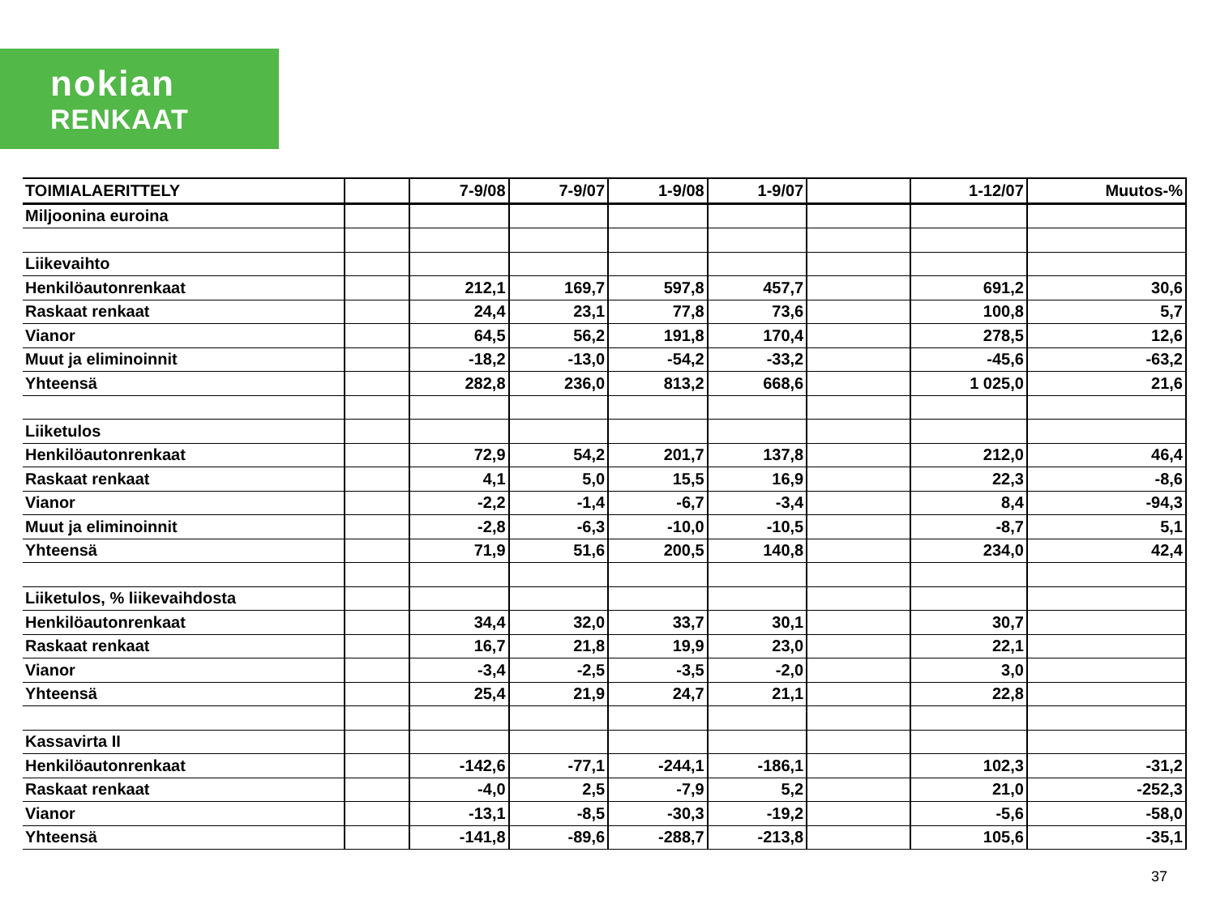nokian
RENKAAT
| TOIMIALAERITTELY | | 7-9/08 | 7-9/07 | 1-9/08 | 1-9/07 | | 1-12/07 | Muutos-% |
| Miljoonina euroina | | | | | | | | |
| Liikevaihto | | | | | | | | |
| Henkilöautonrenkaat | | 212,1 | 169,7 | 597,8 | 457,7 | | 691,2 | 30,6 |
| Raskaat renkaat | | 24,4 | 23,1 | 77,8 | 73,6 | | 100,8 | 5,7 |
| Vianor | | 64,5 | 56,2 | 191,8 | 170,4 | | 278,5 | 12,6 |
| Muut ja eliminoinnit | | -18,2 | -13,0 | -54,2 | -33,2 | | -45,6 | -63,2 |
| Yhteensä | | 282,8 | 236,0 | 813,2 | 668,6 | | 1 025,0 | 21,6 |
| Liiketulos | | | | | | | | |
| Henkilöautonrenkaat | | 72,9 | 54,2 | 201,7 | 137,8 | | 212,0 | 46,4 |
| Raskaat renkaat | | 4,1 | 5,0 | 15,5 | 16,9 | | 22,3 | -8,6 |
| Vianor | | -2,2 | -1,4 | -6,7 | -3,4 | | 8,4 | -94,3 |
| Muut ja eliminoinnit | | -2,8 | -6,3 | -10,0 | -10,5 | | -8,7 | 5,1 |
| Yhteensä | | 71,9 | 51,6 | 200,5 | 140,8 | | 234,0 | 42,4 |
| Liiketulos, % liikevaihdosta | | | | | | | | |
| Henkilöautonrenkaat | | 34,4 | 32,0 | 33,7 | 30,1 | | 30,7 | |
| Raskaat renkaat | | 16,7 | 21,8 | 19,9 | 23,0 | | 22,1 | |
| Vianor | | -3,4 | -2,5 | -3,5 | -2,0 | | 3,0 | |
| Yhteensä | | 25,4 | 21,9 | 24,7 | 21,1 | | 22,8 | |
| Kassavirta II | | | | | | | | |
| Henkilöautonrenkaat | | -142,6 | -77,1 | -244,1 | -186,1 | | 102,3 | -31,2 |
| Raskaat renkaat | | -4,0 | 2,5 | -7,9 | 5,2 | | 21,0 | -252,3 |
| Vianor | | -13,1 | -8,5 | -30,3 | -19,2 | | -5,6 | -58,0 |
| Yhteensä | | -141,8 | -89,6 | -288,7 | -213,8 | | 105,6 | -35,1 |
37